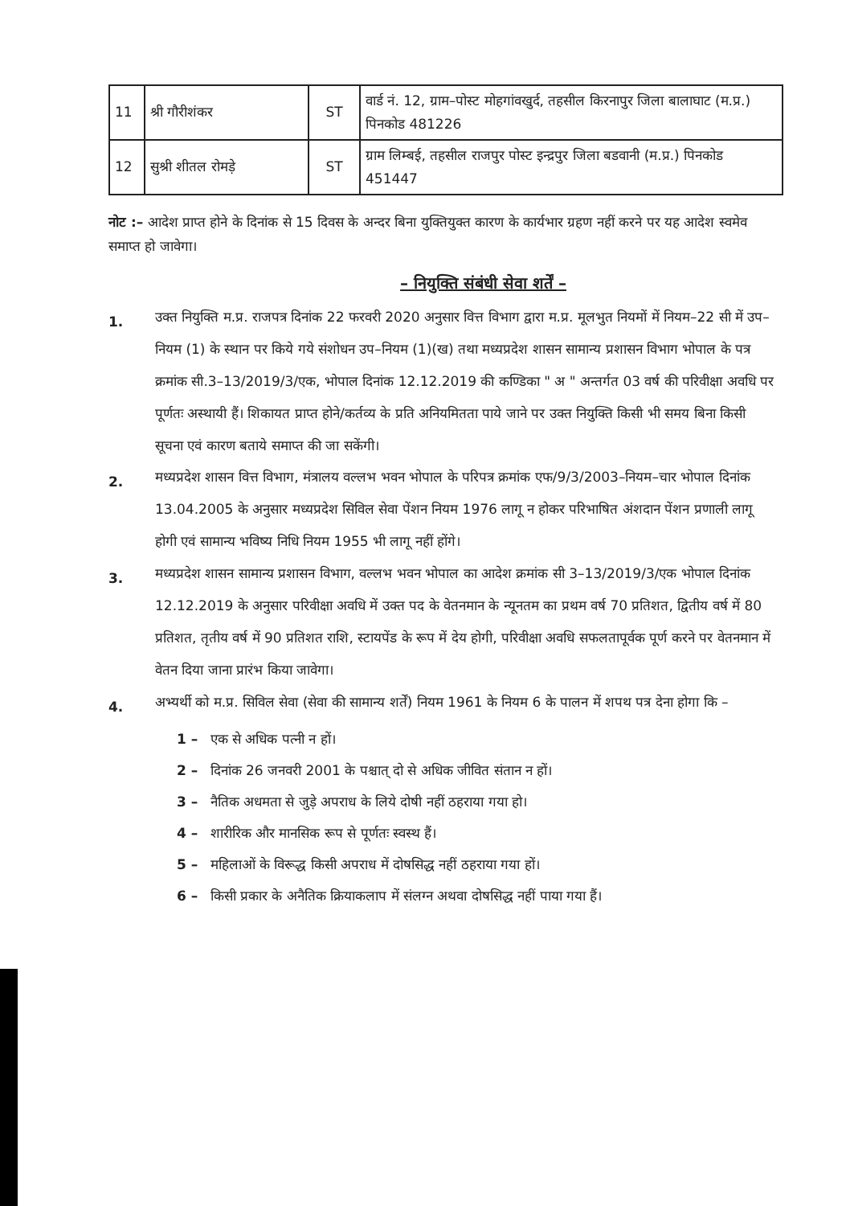| 11 | श्री गौरीशंकर | ST | वार्ड नं. 12, ग्राम–पोस्ट मोहगांवखुर्द, तहसील किरनापुर जिला बालाघाट (म.प्र.) पिनकोड 481226 |
| 12 | सुश्री शीतल रोमड़े | ST | ग्राम लिम्बई, तहसील राजपुर पोस्ट इन्द्रपुर जिला बडवानी (म.प्र.) पिनकोड 451447 |
नोट :– आदेश प्राप्त होने के दिनांक से 15 दिवस के अन्दर बिना युक्तियुक्त कारण के कार्यभार ग्रहण नहीं करने पर यह आदेश स्वमेव समाप्त हो जावेगा।
– नियुक्ति संबंधी सेवा शर्तें –
1.
उक्त नियुक्ति म.प्र. राजपत्र दिनांक 22 फरवरी 2020 अनुसार वित्त विभाग द्वारा म.प्र. मूलभुत नियमों में नियम–22 सी में उप–नियम (1) के स्थान पर किये गये संशोधन उप–नियम (1)(ख) तथा मध्यप्रदेश शासन सामान्य प्रशासन विभाग भोपाल के पत्र क्रमांक सी.3–13/2019/3/एक, भोपाल दिनांक 12.12.2019 की कण्डिका " अ " अन्तर्गत 03 वर्ष की परिवीक्षा अवधि पर पूर्णतः अस्थायी हैं। शिकायत प्राप्त होने/कर्तव्य के प्रति अनियमितता पाये जाने पर उक्त नियुक्ति किसी भी समय बिना किसी सूचना एवं कारण बताये समाप्त की जा सकेंगी।
2.
मध्यप्रदेश शासन वित्त विभाग, मंत्रालय वल्लभ भवन भोपाल के परिपत्र क्रमांक एफ/9/3/2003–नियम–चार भोपाल दिनांक 13.04.2005 के अनुसार मध्यप्रदेश सिविल सेवा पेंशन नियम 1976 लागू न होकर परिभाषित अंशदान पेंशन प्रणाली लागू होगी एवं सामान्य भविष्य निधि नियम 1955 भी लागू नहीं होंगे।
3.
मध्यप्रदेश शासन सामान्य प्रशासन विभाग, वल्लभ भवन भोपाल का आदेश क्रमांक सी 3–13/2019/3/एक भोपाल दिनांक 12.12.2019 के अनुसार परिवीक्षा अवधि में उक्त पद के वेतनमान के न्यूनतम का प्रथम वर्ष 70 प्रतिशत, द्वितीय वर्ष में 80 प्रतिशत, तृतीय वर्ष में 90 प्रतिशत राशि, स्टायपेंड के रूप में देय होगी, परिवीक्षा अवधि सफलतापूर्वक पूर्ण करने पर वेतनमान में वेतन दिया जाना प्रारंभ किया जावेगा।
4.
अभ्यर्थी को म.प्र. सिविल सेवा (सेवा की सामान्य शर्तें) नियम 1961 के नियम 6 के पालन में शपथ पत्र देना होगा कि –
1 – एक से अधिक पत्नी न हों।
2 – दिनांक 26 जनवरी 2001 के पश्चात् दो से अधिक जीवित संतान न हों।
3 – नैतिक अधमता से जुड़े अपराध के लिये दोषी नहीं ठहराया गया हो।
4 – शारीरिक और मानसिक रूप से पूर्णतः स्वस्थ हैं।
5 – महिलाओं के विरूद्ध किसी अपराध में दोषसिद्ध नहीं ठहराया गया हों।
6 – किसी प्रकार के अनैतिक क्रियाकलाप में संलग्न अथवा दोषसिद्ध नहीं पाया गया हैं।